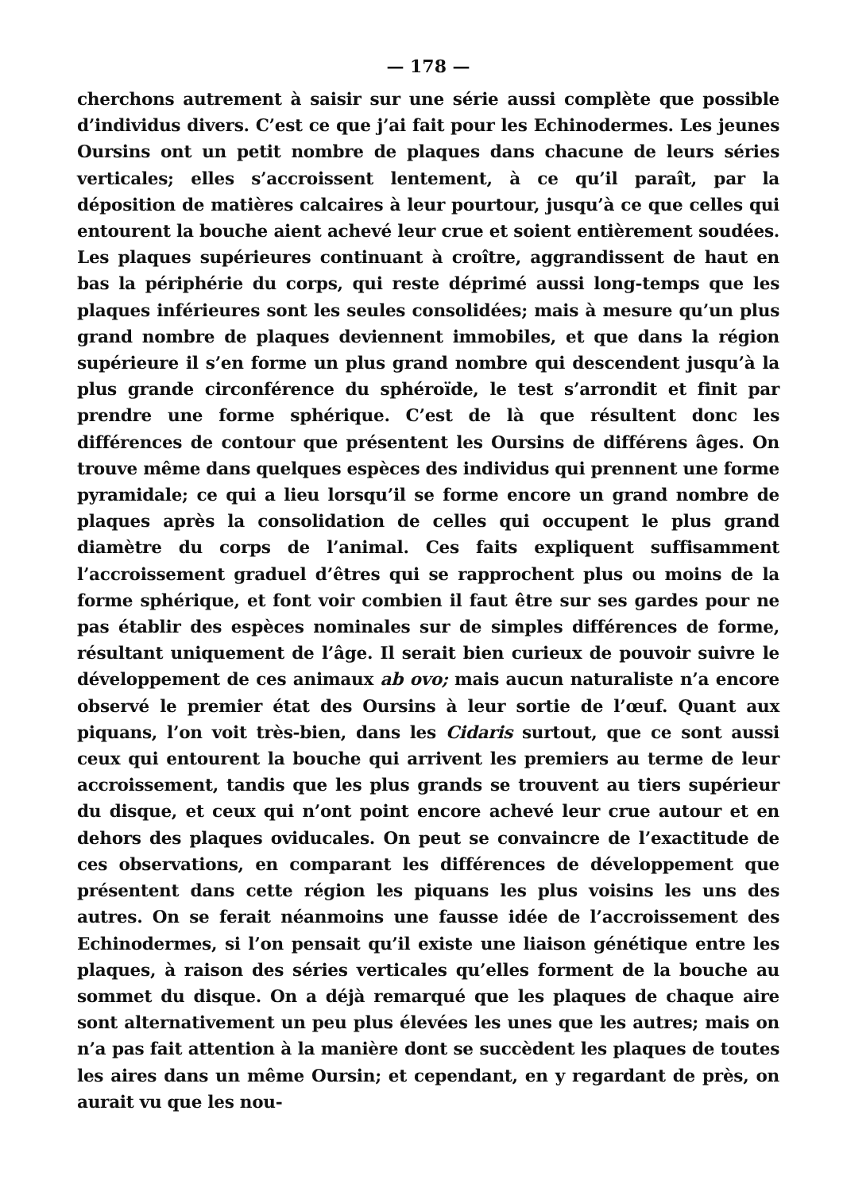— 178 —
cherchons autrement à saisir sur une série aussi complète que possible d’individus divers. C’est ce que j’ai fait pour les Echinodermes. Les jeunes Oursins ont un petit nombre de plaques dans chacune de leurs séries verticales; elles s’accroissent lentement, à ce qu’il paraît, par la déposition de matières calcaires à leur pourtour, jusqu’à ce que celles qui entourent la bouche aient achevé leur crue et soient entièrement soudées. Les plaques supérieures continuant à croître, aggrandissent de haut en bas la périphérie du corps, qui reste déprimé aussi long-temps que les plaques inférieures sont les seules consolidées; mais à mesure qu’un plus grand nombre de plaques deviennent immobiles, et que dans la région supérieure il s’en forme un plus grand nombre qui descendent jusqu’à la plus grande circonférence du sphéroïde, le test s’arrondit et finit par prendre une forme sphérique. C’est de là que résultent donc les différences de contour que présentent les Oursins de différens âges. On trouve même dans quelques espèces des individus qui prennent une forme pyramidale; ce qui a lieu lorsqu’il se forme encore un grand nombre de plaques après la consolidation de celles qui occupent le plus grand diamètre du corps de l’animal. Ces faits expliquent suffisamment l’accroissement graduel d’êtres qui se rapprochent plus ou moins de la forme sphérique, et font voir combien il faut être sur ses gardes pour ne pas établir des espèces nominales sur de simples différences de forme, résultant uniquement de l’âge. Il serait bien curieux de pouvoir suivre le développement de ces animaux ab ovo; mais aucun naturaliste n’a encore observé le premier état des Oursins à leur sortie de l’œuf. Quant aux piquans, l’on voit très-bien, dans les Cidaris surtout, que ce sont aussi ceux qui entourent la bouche qui arrivent les premiers au terme de leur accroissement, tandis que les plus grands se trouvent au tiers supérieur du disque, et ceux qui n’ont point encore achevé leur crue autour et en dehors des plaques oviducales. On peut se convaincre de l’exactitude de ces observations, en comparant les différences de développement que présentent dans cette région les piquans les plus voisins les uns des autres. On se ferait néanmoins une fausse idée de l’accroissement des Echinodermes, si l’on pensait qu’il existe une liaison génétique entre les plaques, à raison des séries verticales qu’elles forment de la bouche au sommet du disque. On a déjà remarqué que les plaques de chaque aire sont alternativement un peu plus élevées les unes que les autres; mais on n’a pas fait attention à la manière dont se succèdent les plaques de toutes les aires dans un même Oursin; et cependant, en y regardant de près, on aurait vu que les nou-